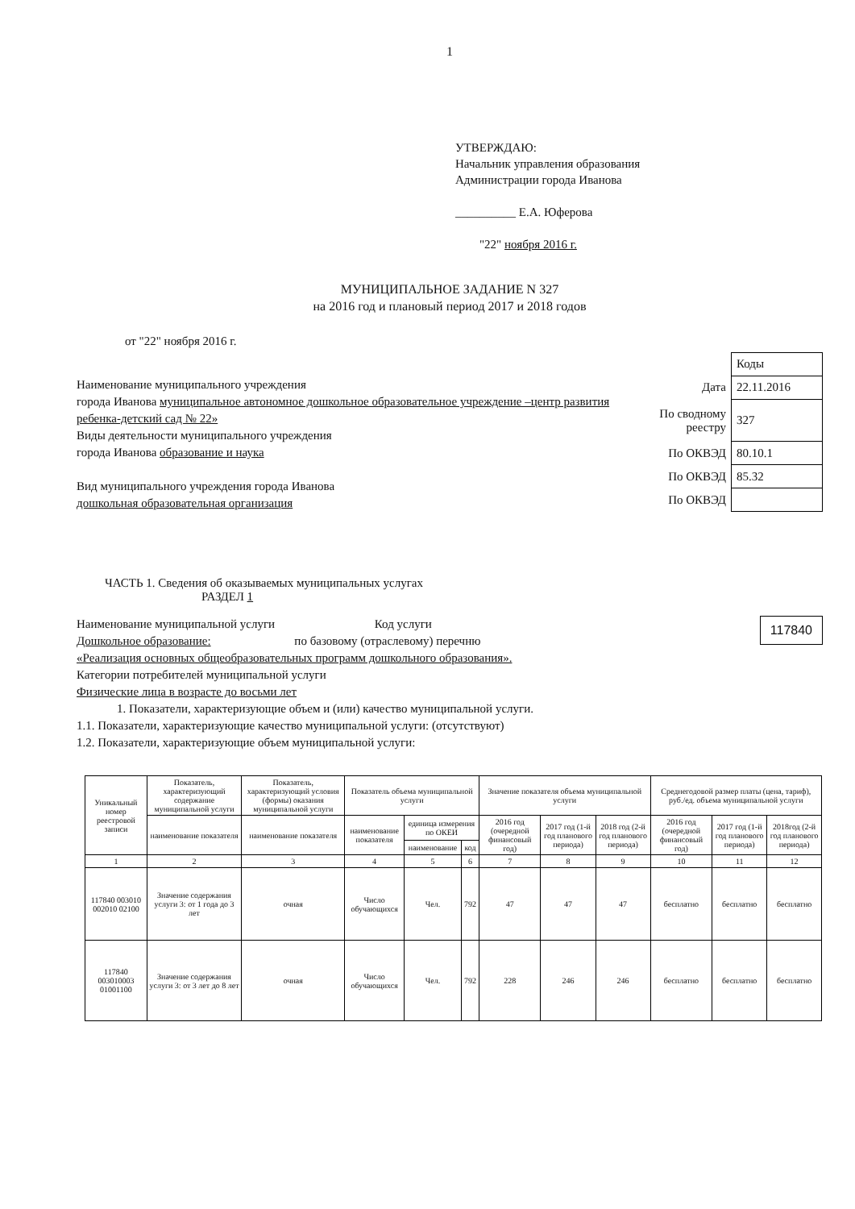1
УТВЕРЖДАЮ:
Начальник управления образования
Администрации города Иванова
__________ Е.А. Юферова
"22" ноября 2016 г.
МУНИЦИПАЛЬНОЕ ЗАДАНИЕ N 327
на 2016 год и плановый период 2017 и 2018 годов
от "22" ноября 2016 г.
Наименование муниципального учреждения
города Иванова муниципальное автономное дошкольное образовательное учреждение –центр развития ребенка-детский сад № 22»
Виды деятельности муниципального учреждения
города Иванова образование и наука
Вид муниципального учреждения города Иванова
дошкольная образовательная организация
| | Коды |
| Дата | 22.11.2016 |
| По сводному реестру | 327 |
| По ОКВЭД | 80.10.1 |
| По ОКВЭД | 85.32 |
| По ОКВЭД | |
ЧАСТЬ 1. Сведения об оказываемых муниципальных услугах
РАЗДЕЛ 1
Наименование муниципальной услуги Код услуги
Дошкольное образование: по базовому (отраслевому) перечню
«Реализация основных общеобразовательных программ дошкольного образования».
Категории потребителей муниципальной услуги
Физические лица в возрасте до восьми лет
1. Показатели, характеризующие объем и (или) качество муниципальной услуги.
1.1. Показатели, характеризующие качество муниципальной услуги: (отсутствуют)
1.2. Показатели, характеризующие объем муниципальной услуги:
117840
| Уникальный номер реестровой записи | Показатель, характеризующий содержание муниципальной услуги | Показатель, характеризующий условия (формы) оказания муниципальной услуги | Показатель объема муниципальной услуги | | | Значение показателя объема муниципальной услуги | | | Среднегодовой размер платы (цена, тариф), руб./ед. объема муниципальной услуги | | |
| --- | --- | --- | --- | --- | --- | --- | --- | --- | --- | --- | --- |
| | наименование показателя | наименование показателя | наименование показателя | единица измерения по ОКЕИ | | 2016 год (очередной финансовый год) | 2017 год (1-й год планового периода) | 2018 год (2-й год планового периода) | 2016 год (очередной финансовый год) | 2017 год (1-й год планового периода) | 2018год (2-й год планового периода) |
| | | | | наименование | код | | | | | | |
| 1 | 2 | 3 | 4 | 5 | 6 | 7 | 8 | 9 | 10 | 11 | 12 |
| 117840 003010 002010 02100 | Значение содержания услуги 3: от 1 года до 3 лет | очная | Число обучающихся | Чел. | 792 | 47 | 47 | 47 | бесплатно | бесплатно | бесплатно |
| 117840 003010003 01001100 | Значение содержания услуги 3: от 3 лет до 8 лет | очная | Число обучающихся | Чел. | 792 | 228 | 246 | 246 | бесплатно | бесплатно | бесплатно |